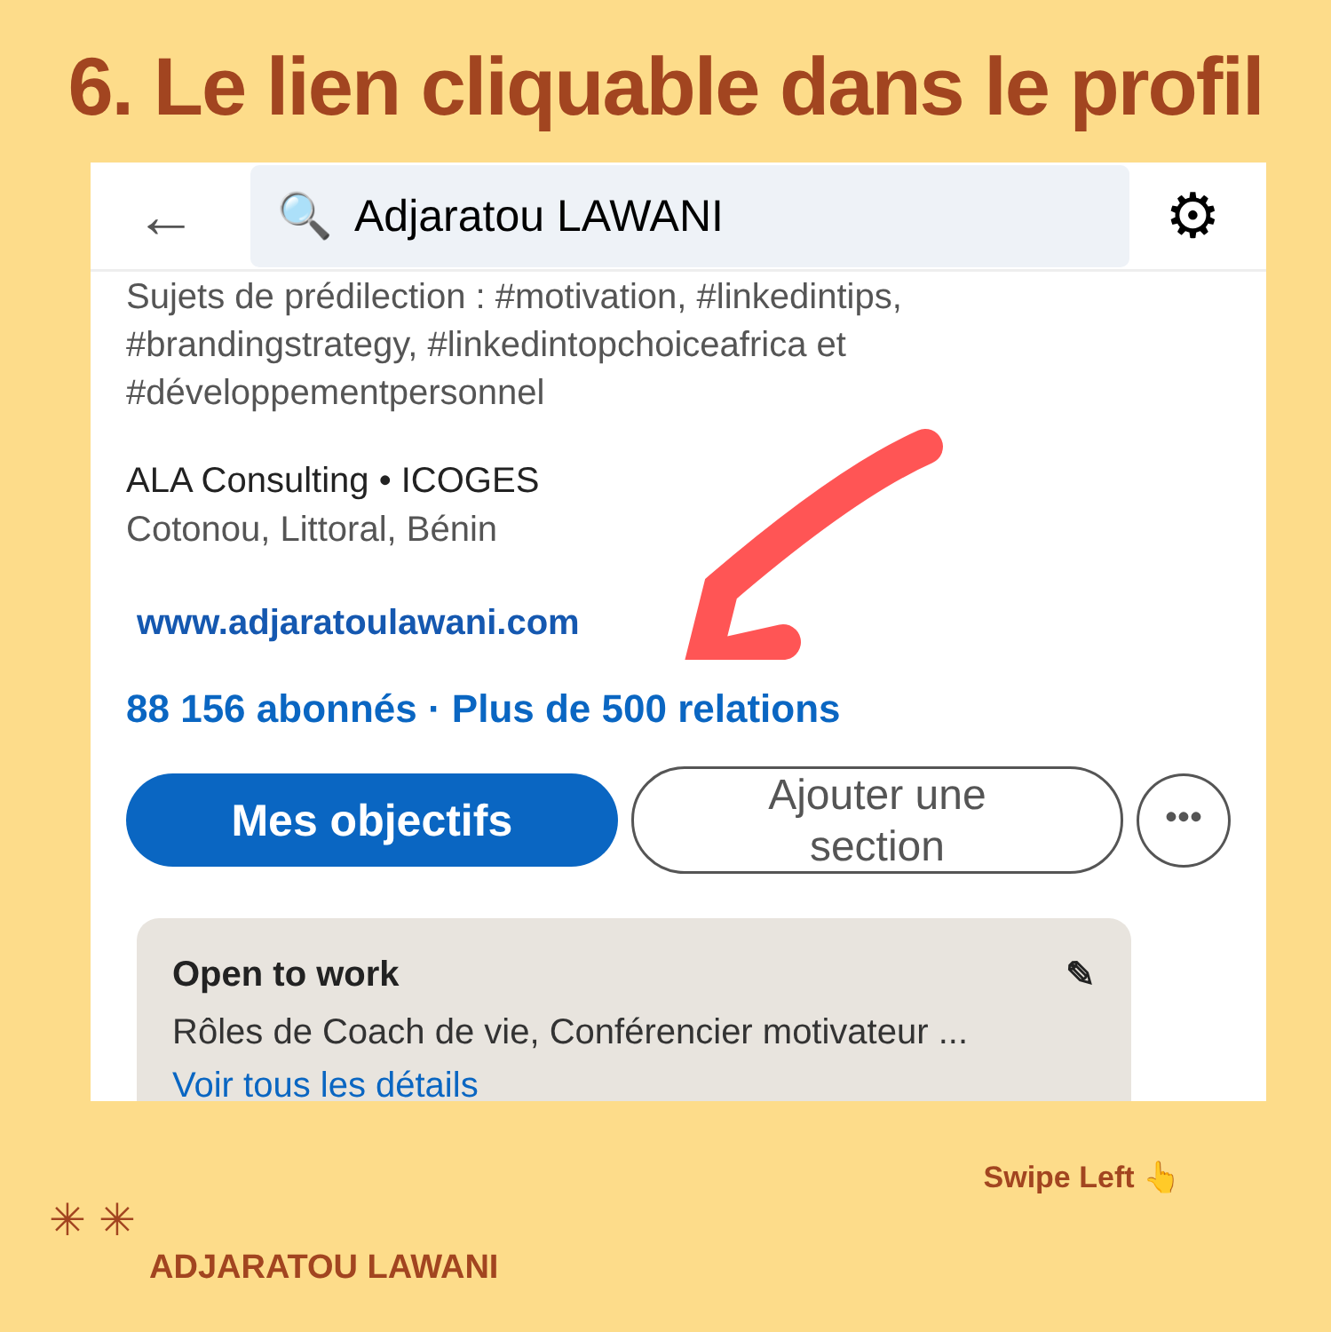6. Le lien cliquable dans le profil
←
🔍 Adjaratou LAWANI
⚙
Sujets de prédilection : #motivation, #linkedintips,
#brandingstrategy, #linkedintopchoiceafrica et
#développementpersonnel
ALA Consulting • ICOGES
Cotonou, Littoral, Bénin
www.adjaratoulawani.com
88 156 abonnés · Plus de 500 relations
Mes objectifs
Ajouter une
section
•••
Open to work ✎
Rôles de Coach de vie, Conférencier motivateur ...
Voir tous les détails
Swipe Left 👆
✳ ✳
ADJARATOU LAWANI